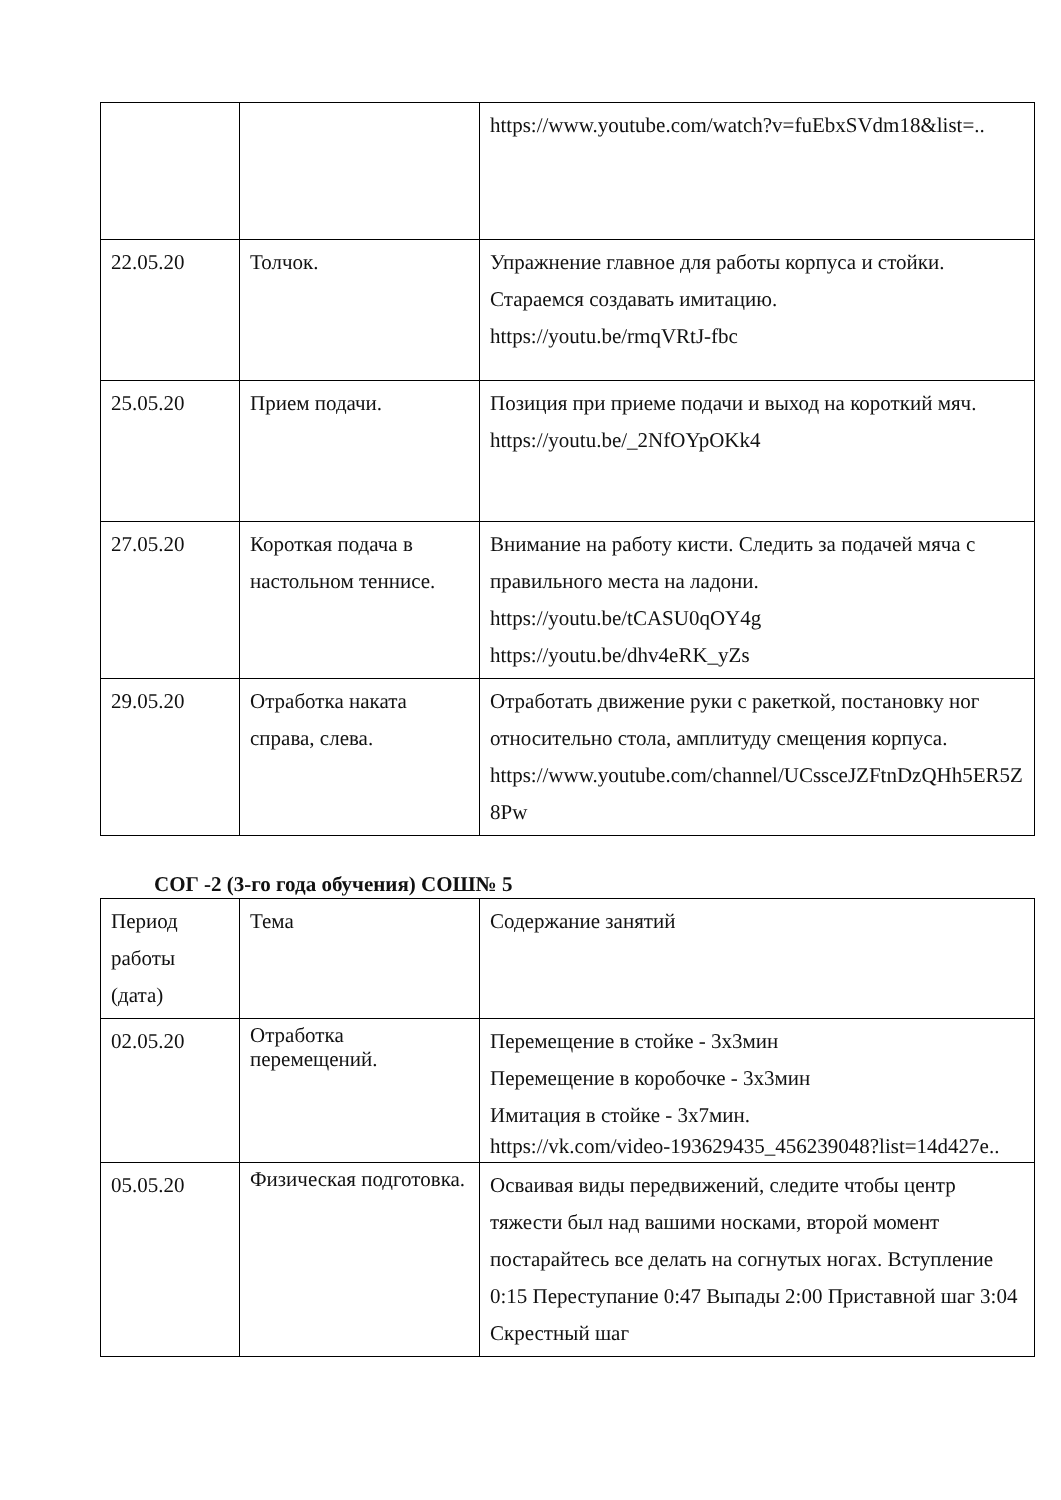| | | https://www.youtube.com/watch?v=fuEbxSVdm18&list=.. |
| 22.05.20 | Толчок. | Упражнение главное для работы корпуса и стойки. Стараемся создавать имитацию. https://youtu.be/rmqVRtJ-fbc |
| 25.05.20 | Прием подачи. | Позиция при приеме подачи и выход на короткий мяч. https://youtu.be/_2NfOYpOKk4 |
| 27.05.20 | Короткая подача в настольном теннисе. | Внимание на работу кисти. Следить за подачей мяча с правильного места на ладони. https://youtu.be/tCASU0qOY4g https://youtu.be/dhv4eRK_yZs |
| 29.05.20 | Отработка наката справа, слева. | Отработать движение руки с ракеткой, постановку ног относительно стола, амплитуду смещения корпуса. https://www.youtube.com/channel/UCssceJZFtnDzQHh5ER5Z8Pw |
СОГ -2 (3-го года обучения) СОШ№ 5
| Период работы (дата) | Тема | Содержание занятий |
| 02.05.20 | Отработка перемещений. | Перемещение в стойке - 3х3мин Перемещение в коробочке - 3х3мин Имитация в стойке - 3х7мин. https://vk.com/video-193629435_456239048?list=14d427e.. |
| 05.05.20 | Физическая подготовка. | Осваивая виды передвижений, следите чтобы центр тяжести был над вашими носками, второй момент постарайтесь все делать на согнутых ногах. Вступление 0:15 Переступание 0:47 Выпады 2:00 Приставной шаг 3:04 Скрестный шаг |